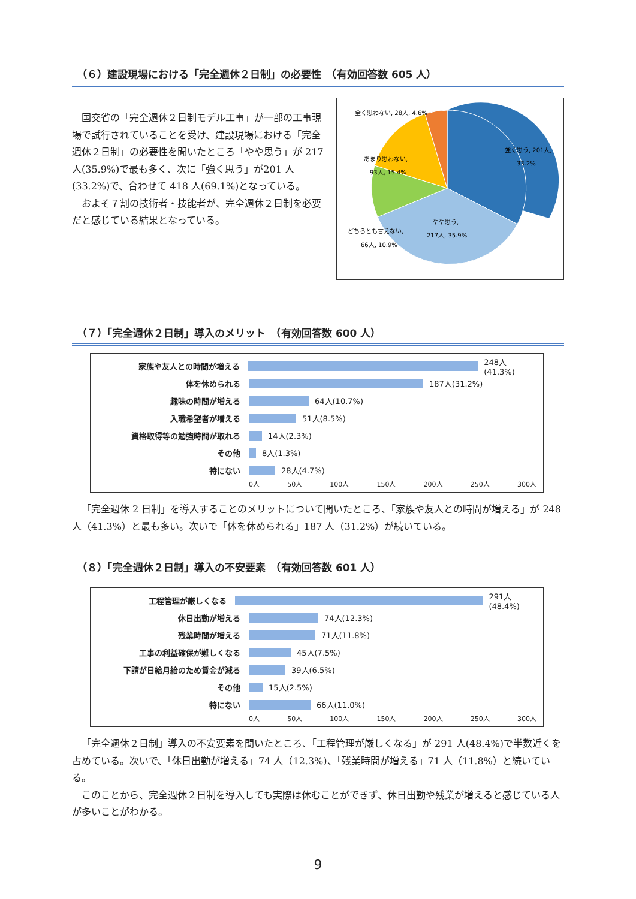（６）建設現場における「完全週休２日制」の必要性　（有効回答数 605 人）
国交省の「完全週休２日制モデル工事」が一部の工事現場で試行されていることを受け、建設現場における「完全週休２日制」の必要性を聞いたところ「やや思う」が 217 人(35.9%)で最も多く、次に「強く思う」が201 人(33.2%)で、合わせて 418 人(69.1%)となっている。
およそ７割の技術者・技能者が、完全週休２日制を必要だと感じている結果となっている。
全く思わない, 28人, 4.6%
強く思う, 201人,
33.2%
あまり思わない,
93人, 15.4%
どちらとも言えない,
66人, 10.9%
やや思う,
217人, 35.9%
（７）「完全週休２日制」導入のメリット　（有効回答数 600 人）
家族や友人との時間が増える 248人(41.3%)
体を休められる 187人(31.2%)
趣味の時間が増える 64人(10.7%)
入職希望者が増える 51人(8.5%)
資格取得等の勉強時間が取れる 14人(2.3%)
その他 8人(1.3%)
特にない 28人(4.7%)
0人 50人 100人 150人 200人 250人 300人
「完全週休 2 日制」を導入することのメリットについて聞いたところ、「家族や友人との時間が増える」が 248 人（41.3%）と最も多い。次いで「体を休められる」187 人（31.2%）が続いている。
（８）「完全週休２日制」導入の不安要素　（有効回答数 601 人）
工程管理が厳しくなる 291人(48.4%)
休日出勤が増える 74人(12.3%)
残業時間が増える 71人(11.8%)
工事の利益確保が難しくなる 45人(7.5%)
下請が日給月給のため賃金が減る 39人(6.5%)
その他 15人(2.5%)
特にない 66人(11.0%)
0人 50人 100人 150人 200人 250人 300人
「完全週休２日制」導入の不安要素を聞いたところ、「工程管理が厳しくなる」が 291 人(48.4%)で半数近くを占めている。次いで、「休日出勤が増える」74 人（12.3%)、「残業時間が増える」71 人（11.8%）と続いている。
このことから、完全週休２日制を導入しても実際は休むことができず、休日出勤や残業が増えると感じている人が多いことがわかる。
9